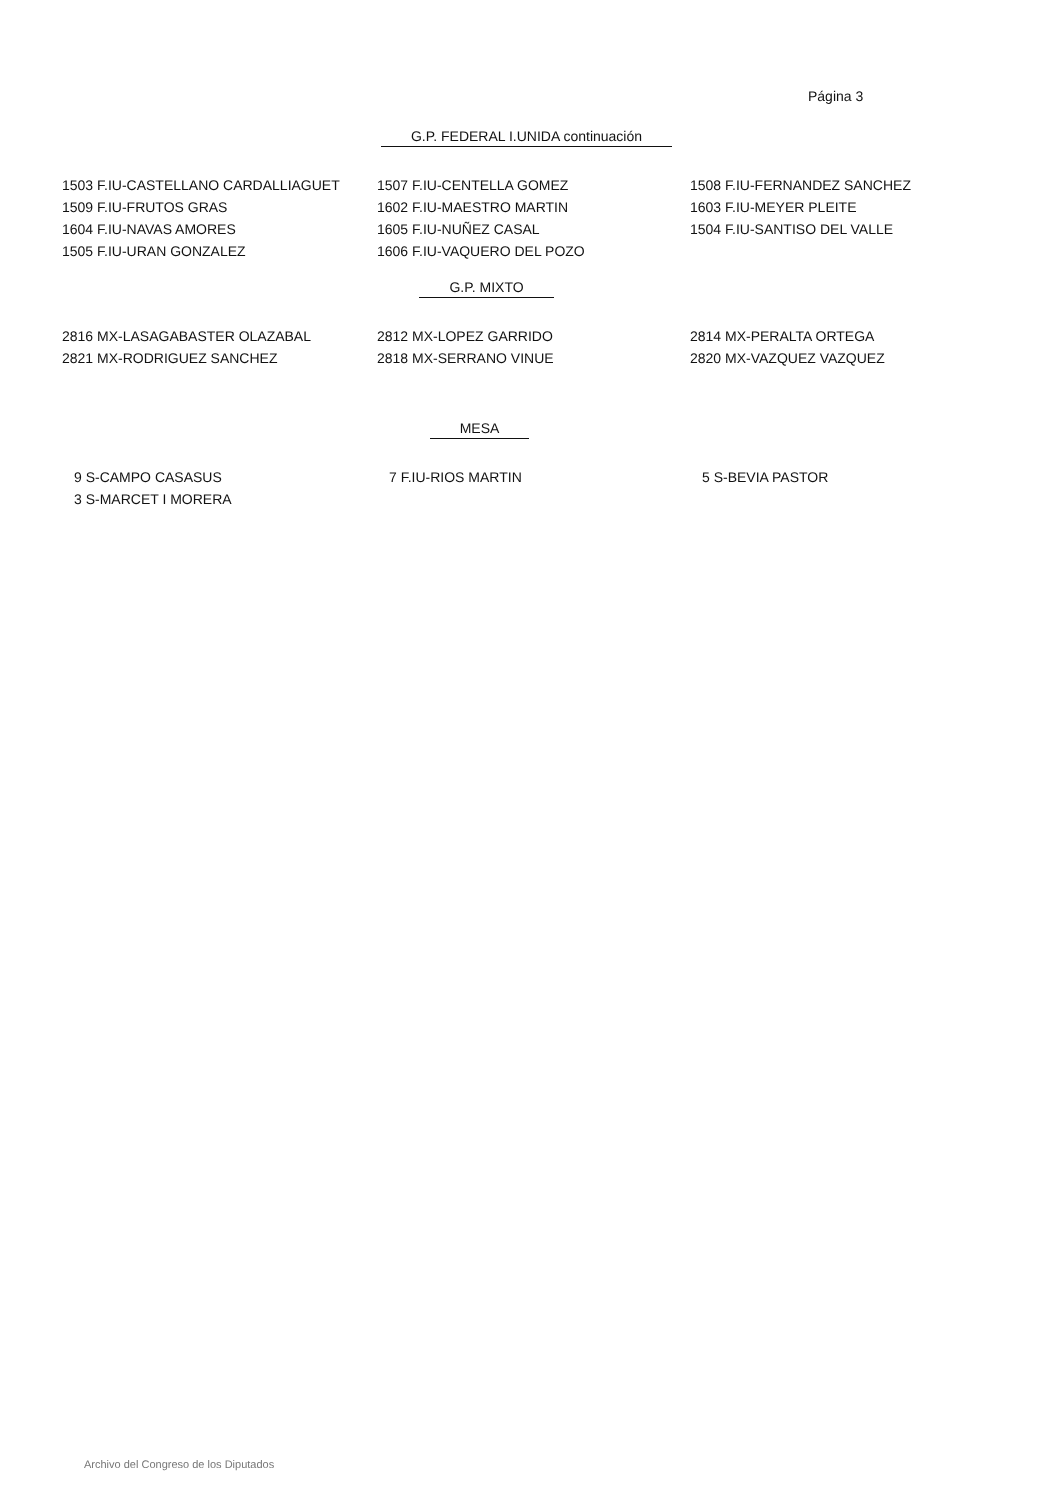Página 3
G.P. FEDERAL I.UNIDA continuación
| 1503 F.IU-CASTELLANO CARDALLIAGUET | 1507 F.IU-CENTELLA GOMEZ | 1508 F.IU-FERNANDEZ SANCHEZ |
| 1509 F.IU-FRUTOS GRAS | 1602 F.IU-MAESTRO MARTIN | 1603 F.IU-MEYER PLEITE |
| 1604 F.IU-NAVAS AMORES | 1605 F.IU-NUÑEZ CASAL | 1504 F.IU-SANTISO DEL VALLE |
| 1505 F.IU-URAN GONZALEZ | 1606 F.IU-VAQUERO DEL POZO | |
G.P. MIXTO
| 2816 MX-LASAGABASTER OLAZABAL | 2812 MX-LOPEZ GARRIDO | 2814 MX-PERALTA ORTEGA |
| 2821 MX-RODRIGUEZ SANCHEZ | 2818 MX-SERRANO VINUE | 2820 MX-VAZQUEZ VAZQUEZ |
MESA
| 9 S-CAMPO CASASUS | 7 F.IU-RIOS MARTIN | 5 S-BEVIA PASTOR |
| 3 S-MARCET I MORERA | | |
Archivo del Congreso de los Diputados